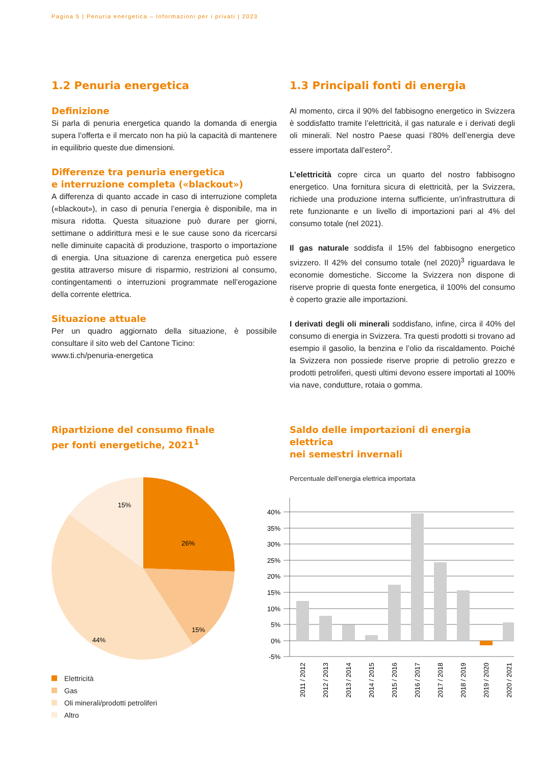Pagina 5 | Penuria energetica – Informazioni per i privati | 2023
1.2 Penuria energetica
Definizione
Si parla di penuria energetica quando la domanda di energia supera l’offerta e il mercato non ha più la capacità di mantenere in equilibrio queste due dimensioni.
Differenze tra penuria energetica
e interruzione completa («blackout»)
A differenza di quanto accade in caso di interruzione completa («blackout»), in caso di penuria l’energia è disponibile, ma in misura ridotta. Questa situazione può durare per giorni, settimane o addirittura mesi e le sue cause sono da ricercarsi nelle diminuite capacità di produzione, trasporto o importazione di energia. Una situazione di carenza energetica può essere gestita attraverso misure di risparmio, restrizioni al consumo, contingentamenti o interruzioni programmate nell’erogazione della corrente elettrica.
Situazione attuale
Per un quadro aggiornato della situazione, è possibile consultare il sito web del Cantone Ticino:
www.ti.ch/penuria-energetica
1.3 Principali fonti di energia
Al momento, circa il 90% del fabbisogno energetico in Svizzera è soddisfatto tramite l’elettricità, il gas naturale e i derivati degli oli minerali. Nel nostro Paese quasi l’80% dell’energia deve essere importata dall’estero<sup>2</sup>.
L’elettricità copre circa un quarto del nostro fabbisogno energetico. Una fornitura sicura di elettricità, per la Svizzera, richiede una produzione interna sufficiente, un’infrastruttura di rete funzionante e un livello di importazioni pari al 4% del consumo totale (nel 2021).
Il gas naturale soddisfa il 15% del fabbisogno energetico svizzero. Il 42% del consumo totale (nel 2020)<sup>3</sup> riguardava le economie domestiche. Siccome la Svizzera non dispone di riserve proprie di questa fonte energetica, il 100% del consumo è coperto grazie alle importazioni.
I derivati degli oli minerali soddisfano, infine, circa il 40% del consumo di energia in Svizzera. Tra questi prodotti si trovano ad esempio il gasolio, la benzina e l’olio da riscaldamento. Poiché la Svizzera non possiede riserve proprie di petrolio grezzo e prodotti petroliferi, questi ultimi devono essere importati al 100% via nave, condutture, rotaia o gomma.
Ripartizione del consumo finale
per fonti energetiche, 2021<sup>1</sup>
26%
15%
44%
15%
Elettricità
Gas
Oli minerali/prodotti petroliferi
Altro
Saldo delle importazioni di energia elettrica
nei semestri invernali
Percentuale dell’energia elettrica importata
40%
35%
30%
25%
20%
15%
10%
5%
0%
-5%
2011 / 2012
2012 / 2013
2013 / 2014
2014 / 2015
2015 / 2016
2016 / 2017
2017 / 2018
2018 / 2019
2019 / 2020
2020 / 2021